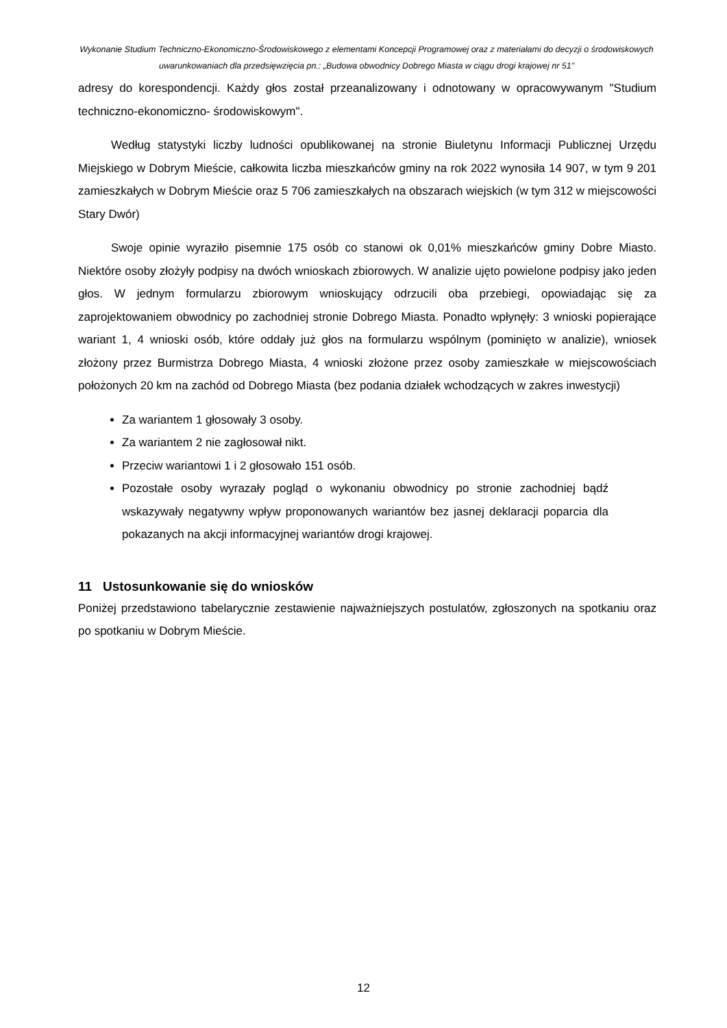Wykonanie Studium Techniczno-Ekonomiczno-Środowiskowego z elementami Koncepcji Programowej oraz z materiałami do decyzji o środowiskowych uwarunkowaniach dla przedsięwzięcia pn.: „Budowa obwodnicy Dobrego Miasta w ciągu drogi krajowej nr 51”
adresy do korespondencji. Każdy głos został przeanalizowany i odnotowany w opracowywanym "Studium techniczno-ekonomiczno- środowiskowym".
Według statystyki liczby ludności opublikowanej na stronie Biuletynu Informacji Publicznej Urzędu Miejskiego w Dobrym Mieście, całkowita liczba mieszkańców gminy na rok 2022 wynosiła 14 907, w tym 9 201 zamieszkałych w Dobrym Mieście oraz 5 706 zamieszkałych na obszarach wiejskich (w tym 312 w miejscowości Stary Dwór)
Swoje opinie wyraziło pisemnie 175 osób co stanowi ok 0,01% mieszkańców gminy Dobre Miasto. Niektóre osoby złożyły podpisy na dwóch wnioskach zbiorowych. W analizie ujęto powielone podpisy jako jeden głos. W jednym formularzu zbiorowym wnioskujący odrzucili oba przebiegi, opowiadając się za zaprojektowaniem obwodnicy po zachodniej stronie Dobrego Miasta. Ponadto wpłynęły: 3 wnioski popierające wariant 1, 4 wnioski osób, które oddały już głos na formularzu wspólnym (pominięto w analizie), wniosek złożony przez Burmistrza Dobrego Miasta, 4 wnioski złożone przez osoby zamieszkałe w miejscowościach położonych 20 km na zachód od Dobrego Miasta (bez podania działek wchodzących w zakres inwestycji)
Za wariantem 1 głosowały 3 osoby.
Za wariantem 2 nie zagłosował nikt.
Przeciw wariantowi 1 i 2 głosowało 151 osób.
Pozostałe osoby wyrazały pogląd o wykonaniu obwodnicy po stronie zachodniej bądź wskazywały negatywny wpływ proponowanych wariantów bez jasnej deklaracji poparcia dla pokazanych na akcji informacyjnej wariantów drogi krajowej.
11 Ustosunkowanie się do wniosków
Poniżej przedstawiono tabelarycznie zestawienie najważniejszych postulatów, zgłoszonych na spotkaniu oraz po spotkaniu w Dobrym Mieście.
12